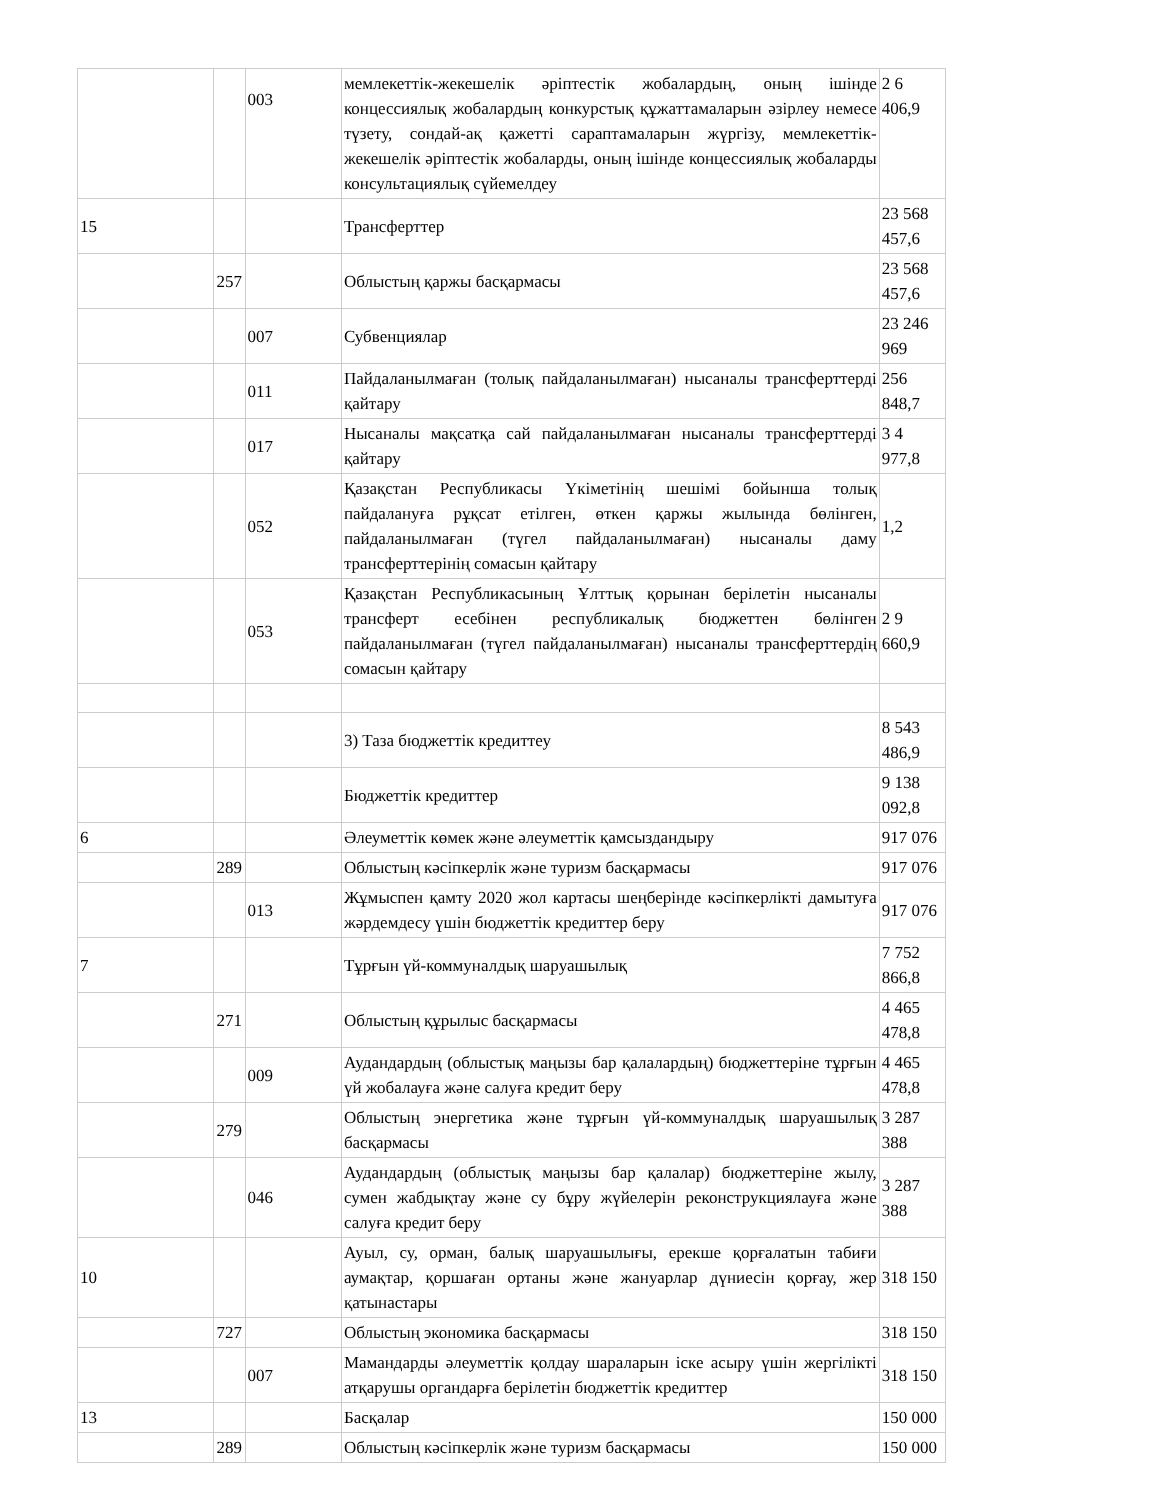| | | 003 | мемлекеттік-жекешелік әріптестік жобалардың, оның ішінде концессиялық жобалардың конкурстық құжаттамаларын әзірлеу немесе түзету, сондай-ақ қажетті сараптамаларын жүргізу, мемлекеттік-жекешелік әріптестік жобаларды, оның ішінде концессиялық жобаларды консультациялық сүйемелдеу | 2 6 406,9 |
| 15 | | | Трансферттер | 23 568 457,6 |
| | 257 | | Облыстың қаржы басқармасы | 23 568 457,6 |
| | | 007 | Субвенциялар | 23 246 969 |
| | | 011 | Пайдаланылмаған (толық пайдаланылмаған) нысаналы трансферттерді қайтару | 256 848,7 |
| | | 017 | Нысаналы мақсатқа сай пайдаланылмаған нысаналы трансферттерді қайтару | 3 4 977,8 |
| | | 052 | Қазақстан Республикасы Үкіметінің шешімі бойынша толық пайдалануға рұқсат етілген, өткен қаржы жылында бөлінген, пайдаланылмаған (түгел пайдаланылмаған) нысаналы даму трансферттерінің сомасын қайтару | 1,2 |
| | | 053 | Қазақстан Республикасының Ұлттық қорынан берілетін нысаналы трансферт есебінен республикалық бюджеттен бөлінген пайдаланылмаған (түгел пайдаланылмаған) нысаналы трансферттердің сомасын қайтару | 2 9 660,9 |
| | | | 3) Таза бюджеттік кредиттеу | 8 543 486,9 |
| | | | Бюджеттік кредиттер | 9 138 092,8 |
| 6 | | | Әлеуметтік көмек және әлеуметтік қамсыздандыру | 917 076 |
| | 289 | | Облыстың кәсіпкерлік және туризм басқармасы | 917 076 |
| | | 013 | Жұмыспен қамту 2020 жол картасы шеңберінде кәсіпкерлікті дамытуға жәрдемдесу үшін бюджеттік кредиттер беру | 917 076 |
| 7 | | | Тұрғын үй-коммуналдық шаруашылық | 7 752 866,8 |
| | 271 | | Облыстың құрылыс басқармасы | 4 465 478,8 |
| | | 009 | Аудандардың (облыстық маңызы бар қалалардың) бюджеттеріне тұрғын үй жобалауға және салуға кредит беру | 4 465 478,8 |
| | 279 | | Облыстың энергетика және тұрғын үй-коммуналдық шаруашылық басқармасы | 3 287 388 |
| | | 046 | Аудандардың (облыстық маңызы бар қалалар) бюджеттеріне жылу, сумен жабдықтау және су бұру жүйелерін реконструкциялауға және салуға кредит беру | 3 287 388 |
| 10 | | | Ауыл, су, орман, балық шаруашылығы, ерекше қорғалатын табиғи аумақтар, қоршаған ортаны және жануарлар дүниесін қорғау, жер қатынастары | 318 150 |
| | 727 | | Облыстың экономика басқармасы | 318 150 |
| | | 007 | Мамандарды әлеуметтік қолдау шараларын іске асыру үшін жергілікті атқарушы органдарға берілетін бюджеттік кредиттер | 318 150 |
| 13 | | | Басқалар | 150 000 |
| | 289 | | Облыстың кәсіпкерлік және туризм басқармасы | 150 000 |